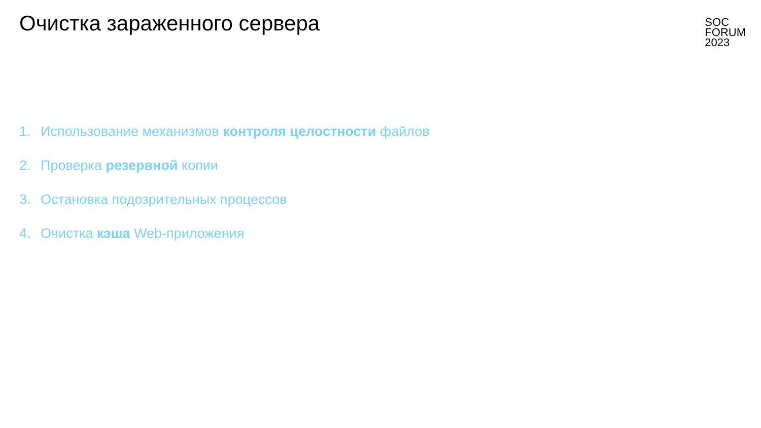Очистка зараженного сервера
SOC
FORUM
2023
1. Использование механизмов контроля целостности файлов
2. Проверка резервной копии
3. Остановка подозрительных процессов
4. Очистка кэша Web-приложения